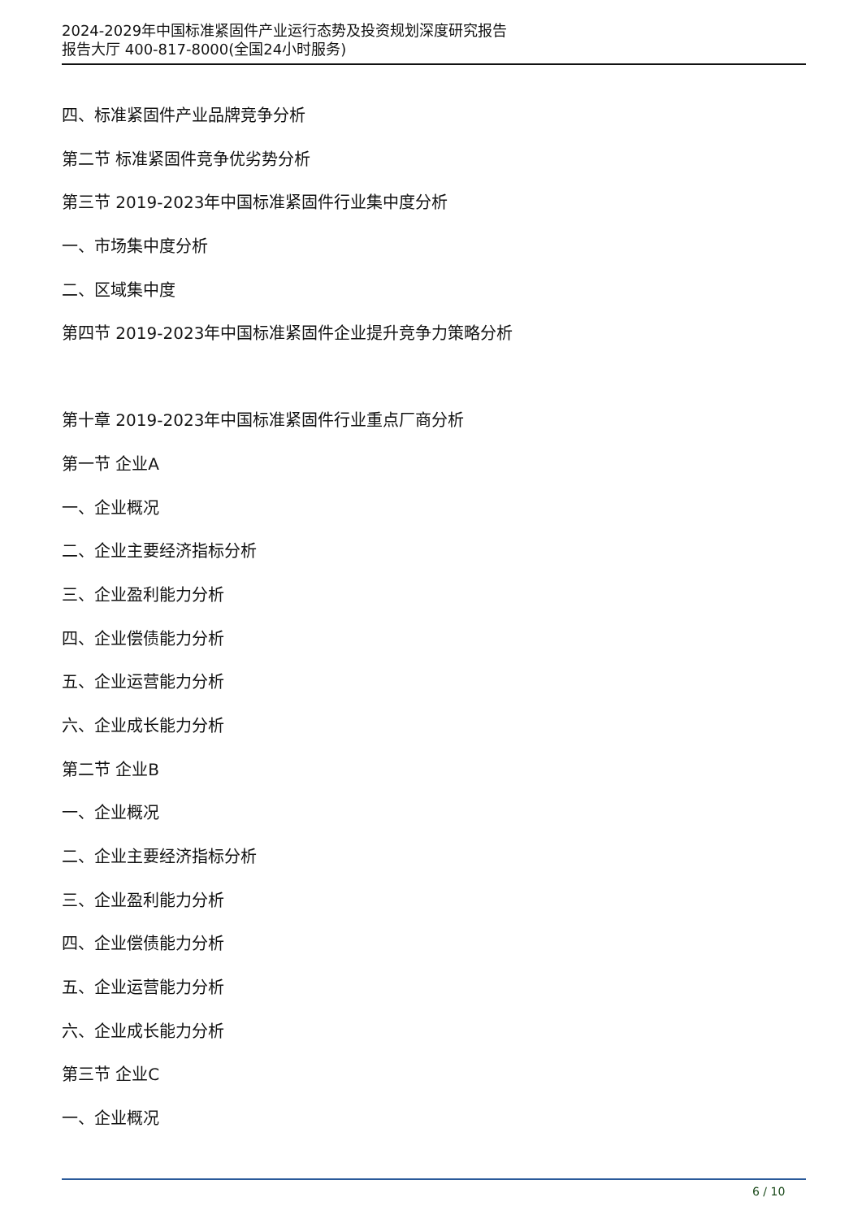2024-2029年中国标准紧固件产业运行态势及投资规划深度研究报告
报告大厅 400-817-8000(全国24小时服务)
四、标准紧固件产业品牌竞争分析
第二节 标准紧固件竞争优劣势分析
第三节 2019-2023年中国标准紧固件行业集中度分析
一、市场集中度分析
二、区域集中度
第四节 2019-2023年中国标准紧固件企业提升竞争力策略分析
第十章 2019-2023年中国标准紧固件行业重点厂商分析
第一节 企业A
一、企业概况
二、企业主要经济指标分析
三、企业盈利能力分析
四、企业偿债能力分析
五、企业运营能力分析
六、企业成长能力分析
第二节 企业B
一、企业概况
二、企业主要经济指标分析
三、企业盈利能力分析
四、企业偿债能力分析
五、企业运营能力分析
六、企业成长能力分析
第三节 企业C
一、企业概况
6 / 10